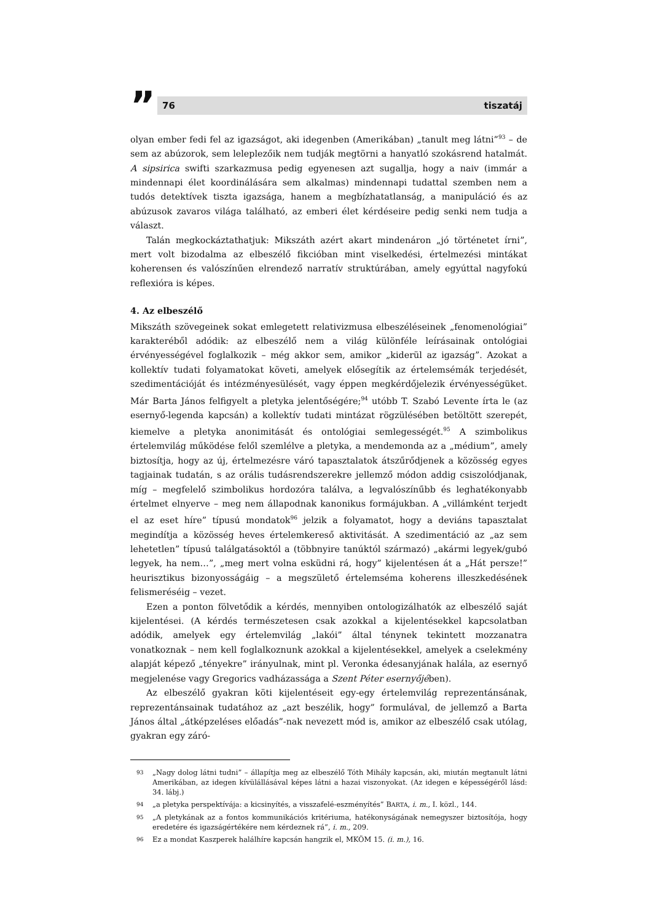”
76 tiszatáj
olyan ember fedi fel az igazságot, aki idegenben (Amerikában) „tanult meg látni”<sup>93</sup> – de sem az abúzorok, sem leleplezőik nem tudják megtörni a hanyatló szokásrend hatalmát. A sipsirica swifti szarkazmusa pedig egyenesen azt sugallja, hogy a naiv (immár a mindennapi élet koordinálására sem alkalmas) mindennapi tudattal szemben nem a tudós detektívek tiszta igazsága, hanem a megbízhatatlanság, a manipuláció és az abúzusok zavaros világa található, az emberi élet kérdéseire pedig senki nem tudja a választ.
Talán megkockáztathatjuk: Mikszáth azért akart mindenáron „jó történetet írni”, mert volt bizodalma az elbeszélő fikcióban mint viselkedési, értelmezési mintákat koherensen és valószínűen elrendező narratív struktúrában, amely egyúttal nagyfokú reflexióra is képes.
4. Az elbeszélő
Mikszáth szövegeinek sokat emlegetett relativizmusa elbeszéléseinek „fenomenológiai” karakteréből adódik: az elbeszélő nem a világ különféle leírásainak ontológiai érvényességével foglalkozik – még akkor sem, amikor „kiderül az igazság”. Azokat a kollektív tudati folyamatokat követi, amelyek elősegítik az értelemsémák terjedését, szedimentációját és intézményesülését, vagy éppen megkérdőjelezik érvényességüket. Már Barta János felfigyelt a pletyka jelentőségére;<sup>94</sup> utóbb T. Szabó Levente írta le (az esernyő-legenda kapcsán) a kollektív tudati mintázat rögzülésében betöltött szerepét, kiemelve a pletyka anonimitását és ontológiai semlegességét.<sup>95</sup> A szimbolikus értelemvilág működése felől szemlélve a pletyka, a mendemonda az a „médium”, amely biztosítja, hogy az új, értelmezésre váró tapasztalatok átszűrődjenek a közösség egyes tagjainak tudatán, s az orális tudásrendszerekre jellemző módon addig csiszolódjanak, míg – megfelelő szimbolikus hordozóra találva, a legvalószínűbb és leghatékonyabb értelmet elnyerve – meg nem állapodnak kanonikus formájukban. A „villámként terjedt el az eset híre” típusú mondatok<sup>96</sup> jelzik a folyamatot, hogy a deviáns tapasztalat megindítja a közösség heves értelemkereső aktivitását. A szedimentáció az „az sem lehetetlen” típusú találgatásoktól a (többnyire tanúktól származó) „akármi legyek/gubó legyek, ha nem…”, „meg mert volna esküdni rá, hogy” kijelentésen át a „Hát persze!” heurisztikus bizonyosságáig – a megszülető értelemséma koherens illeszkedésének felismeréséig – vezet.
Ezen a ponton fölvetődik a kérdés, mennyiben ontologizálhatók az elbeszélő saját kijelentései. (A kérdés természetesen csak azokkal a kijelentésekkel kapcsolatban adódik, amelyek egy értelemvilág „lakói” által ténynek tekintett mozzanatra vonatkoznak – nem kell foglalkoznunk azokkal a kijelentésekkel, amelyek a cselekmény alapját képező „tényekre” irányulnak, mint pl. Veronka édesanyjának halála, az esernyő megjelenése vagy Gregorics vadházassága a Szent Péter esernyőjében).
Az elbeszélő gyakran köti kijelentéseit egy-egy értelemvilág reprezentánsának, reprezentánsainak tudatához az „azt beszélik, hogy” formulával, de jellemző a Barta János által „átképzeléses előadás”-nak nevezett mód is, amikor az elbeszélő csak utólag, gyakran egy záró-
93
„Nagy dolog látni tudni” – állapítja meg az elbeszélő Tóth Mihály kapcsán, aki, miután megtanult látni Amerikában, az idegen kívülállásával képes látni a hazai viszonyokat. (Az idegen e képességéről lásd: 34. lábj.)
94
„a pletyka perspektívája: a kicsinyítés, a visszafelé-eszményítés” BARTA, i. m., I. közl., 144.
95
„A pletykának az a fontos kommunikációs kritériuma, hatékonyságának nemegyszer biztosítója, hogy eredetére és igazságértékére nem kérdeznek rá”, i. m., 209.
96
Ez a mondat Kaszperek halálhíre kapcsán hangzik el, MKÖM 15. (i. m.), 16.